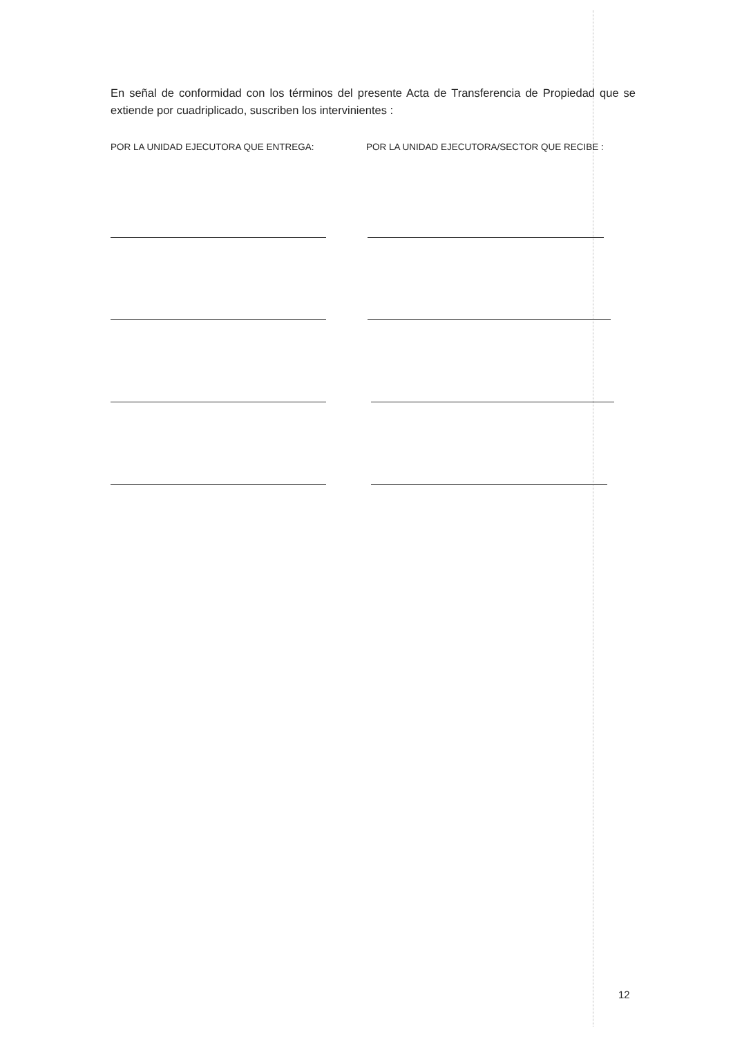En señal de conformidad con los términos del presente Acta de Transferencia de Propiedad que se extiende por cuadriplicado, suscriben los intervinientes :
POR LA UNIDAD EJECUTORA QUE ENTREGA: POR LA UNIDAD EJECUTORA/SECTOR QUE RECIBE :
12